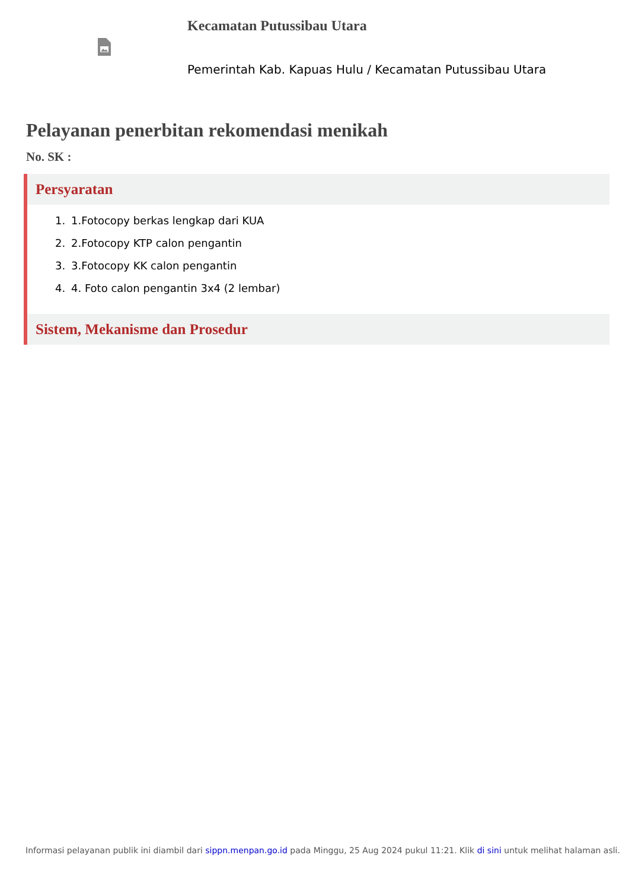Kecamatan Putussibau Utara
Pemerintah Kab. Kapuas Hulu / Kecamatan Putussibau Utara
Pelayanan penerbitan rekomendasi menikah
No. SK :
Persyaratan
1. 1.Fotocopy berkas lengkap dari KUA
2. 2.Fotocopy KTP calon pengantin
3. 3.Fotocopy KK calon pengantin
4. 4. Foto calon pengantin 3x4 (2 lembar)
Sistem, Mekanisme dan Prosedur
Informasi pelayanan publik ini diambil dari sippn.menpan.go.id pada Minggu, 25 Aug 2024 pukul 11:21. Klik di sini untuk melihat halaman asli.